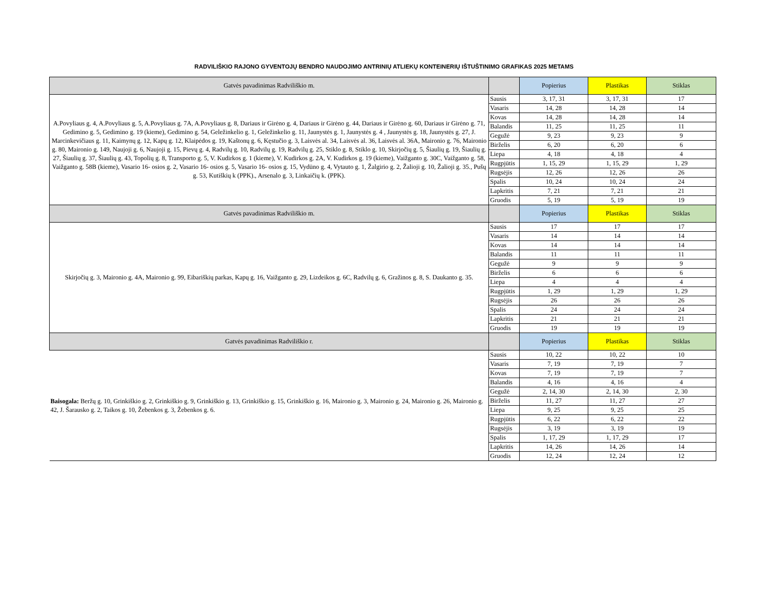RADVILIŠKIO RAJONO GYVENTOJŲ BENDRO NAUDOJIMO ANTRINIŲ ATLIEKŲ KONTEINERIŲ IŠTUŠTINIMO GRAFIKAS 2025 METAMS
| Gatvės pavadinimas Radviliškio m. | | Popierius | Plastikas | Stiklas |
| --- | --- | --- | --- | --- |
| A.Povyliaus g. 4, A.Povyliaus g. 5, A.Povyliaus g. 7A, A.Povyliaus g. 8, Dariaus ir Girėno g. 4, Dariaus ir Girėno g. 44, Dariaus ir Girėno g. 60, Dariaus ir Girėno g. 71, Gedimino g. 5, Gedimino g. 19 (kieme), Gedimino g. 54, Geležinkelio g. 1, Geležinkelio g. 11, Jaunystės g. 1, Jaunystės g. 4 , Jaunystės g. 18, Jaunystės g. 27, J. Marcinkevičiaus g. 11, Kaimynų g. 12, Kapų g. 12, Klaipėdos g. 19, Kaštonų g. 6, Kęstučio g. 3, Laisvės al. 34, Laisvės al. 36, Laisvės al. 36A, Maironio g. 76, Maironio g. 80, Maironio g. 149, Naujoji g. 6, Naujoji g. 15, Pievų g. 4, Radvilų g. 10, Radvilų g. 19, Radvilų g. 25, Stiklo g. 8, Stiklo g. 10, Skirjočių g. 5, Šiaulių g. 19, Šiaulių g. 27, Šiaulių g. 37, Šiaulių g. 43, Topolių g. 8, Transporto g. 5, V. Kudirkos g. 1 (kieme), V. Kudirkos g. 2A, V. Kudirkos g. 19 (kieme), Vaižganto g. 30C, Vaižganto g. 58, Vaižganto g. 58B (kieme), Vasario 16- osios g. 2, Vasario 16- osios g. 5, Vasario 16- osios g. 15, Vydūno g. 4, Vytauto g. 1, Žalgirio g. 2, Žalioji g. 10, Žalioji g. 35., Pušų g. 53, Kutiškių k (PPK)., Arsenalo g. 3, Linkaičių k. (PPK). | Sausis | 3, 17, 31 | 3, 17, 31 | 17 |
| | Vasaris | 14, 28 | 14, 28 | 14 |
| | Kovas | 14, 28 | 14, 28 | 14 |
| | Balandis | 11, 25 | 11, 25 | 11 |
| | Gegužė | 9, 23 | 9, 23 | 9 |
| | Birželis | 6, 20 | 6, 20 | 6 |
| | Liepa | 4, 18 | 4, 18 | 4 |
| | Rugpjūtis | 1, 15, 29 | 1, 15, 29 | 1, 29 |
| | Rugsėjis | 12, 26 | 12, 26 | 26 |
| | Spalis | 10, 24 | 10, 24 | 24 |
| | Lapkritis | 7, 21 | 7, 21 | 21 |
| | Gruodis | 5, 19 | 5, 19 | 19 |
| Gatvės pavadinimas Radviliškio m. | | Popierius | Plastikas | Stiklas |
| Skirjočių g. 3, Maironio g. 4A, Maironio g. 99, Eibariškių parkas, Kapų g. 16, Vaižganto g. 29, Lizdeikos g. 6C, Radvilų g. 6, Gražinos g. 8, S. Daukanto g. 35. | Sausis | 17 | 17 | 17 |
| | Vasaris | 14 | 14 | 14 |
| | Kovas | 14 | 14 | 14 |
| | Balandis | 11 | 11 | 11 |
| | Gegužė | 9 | 9 | 9 |
| | Birželis | 6 | 6 | 6 |
| | Liepa | 4 | 4 | 4 |
| | Rugpjūtis | 1, 29 | 1, 29 | 1, 29 |
| | Rugsėjis | 26 | 26 | 26 |
| | Spalis | 24 | 24 | 24 |
| | Lapkritis | 21 | 21 | 21 |
| | Gruodis | 19 | 19 | 19 |
| Gatvės pavadinimas Radviliškio r. | | Popierius | Plastikas | Stiklas |
| Baisogala: Beržų g. 10, Grinkiškio g. 2, Grinkiškio g. 9, Grinkiškio g. 13, Grinkiškio g. 15, Grinkiškio g. 16, Maironio g. 3, Maironio g. 24, Maironio g. 26, Maironio g. 42, J. Šarausko g. 2, Taikos g. 10, Žebenkos g. 3, Žebenkos g. 6. | Sausis | 10, 22 | 10, 22 | 10 |
| | Vasaris | 7, 19 | 7, 19 | 7 |
| | Kovas | 7, 19 | 7, 19 | 7 |
| | Balandis | 4, 16 | 4, 16 | 4 |
| | Gegužė | 2, 14, 30 | 2, 14, 30 | 2, 30 |
| | Birželis | 11, 27 | 11, 27 | 27 |
| | Liepa | 9, 25 | 9, 25 | 25 |
| | Rugpjūtis | 6, 22 | 6, 22 | 22 |
| | Rugsėjis | 3, 19 | 3, 19 | 19 |
| | Spalis | 1, 17, 29 | 1, 17, 29 | 17 |
| | Lapkritis | 14, 26 | 14, 26 | 14 |
| | Gruodis | 12, 24 | 12, 24 | 12 |